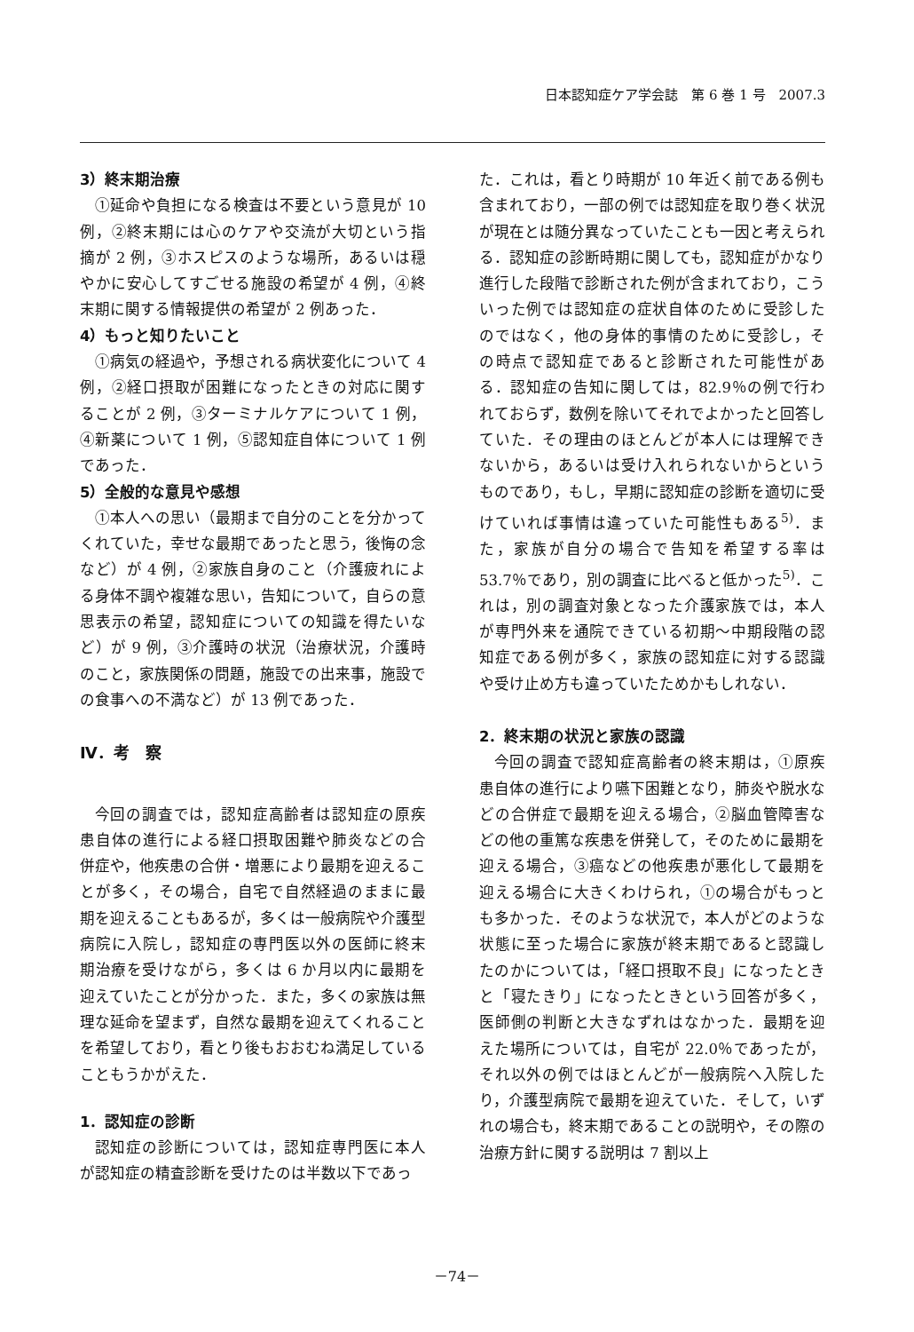日本認知症ケア学会誌　第 6 巻 1 号　2007.3
3）終末期治療
①延命や負担になる検査は不要という意見が 10 例，②終末期には心のケアや交流が大切という指摘が 2 例，③ホスピスのような場所，あるいは穏やかに安心してすごせる施設の希望が 4 例，④終末期に関する情報提供の希望が 2 例あった．
4）もっと知りたいこと
①病気の経過や，予想される病状変化について 4 例，②経口摂取が困難になったときの対応に関することが 2 例，③ターミナルケアについて 1 例，④新薬について 1 例，⑤認知症自体について 1 例であった．
5）全般的な意見や感想
①本人への思い（最期まで自分のことを分かってくれていた，幸せな最期であったと思う，後悔の念など）が 4 例，②家族自身のこと（介護疲れによる身体不調や複雑な思い，告知について，自らの意思表示の希望，認知症についての知識を得たいなど）が 9 例，③介護時の状況（治療状況，介護時のこと，家族関係の問題，施設での出来事，施設での食事への不満など）が 13 例であった．
Ⅳ．考　察
今回の調査では，認知症高齢者は認知症の原疾患自体の進行による経口摂取困難や肺炎などの合併症や，他疾患の合併・増悪により最期を迎えることが多く，その場合，自宅で自然経過のままに最期を迎えることもあるが，多くは一般病院や介護型病院に入院し，認知症の専門医以外の医師に終末期治療を受けながら，多くは 6 か月以内に最期を迎えていたことが分かった．また，多くの家族は無理な延命を望まず，自然な最期を迎えてくれることを希望しており，看とり後もおおむね満足していることもうかがえた．
1．認知症の診断
認知症の診断については，認知症専門医に本人が認知症の精査診断を受けたのは半数以下であっ
た．これは，看とり時期が 10 年近く前である例も含まれており，一部の例では認知症を取り巻く状況が現在とは随分異なっていたことも一因と考えられる．認知症の診断時期に関しても，認知症がかなり進行した段階で診断された例が含まれており，こういった例では認知症の症状自体のために受診したのではなく，他の身体的事情のために受診し，その時点で認知症であると診断された可能性がある．認知症の告知に関しては，82.9％の例で行われておらず，数例を除いてそれでよかったと回答していた．その理由のほとんどが本人には理解できないから，あるいは受け入れられないからというものであり，もし，早期に認知症の診断を適切に受けていれば事情は違っていた可能性もある<sup>5)</sup>．また，家族が自分の場合で告知を希望する率は 53.7％であり，別の調査に比べると低かった<sup>5)</sup>．これは，別の調査対象となった介護家族では，本人が専門外来を通院できている初期～中期段階の認知症である例が多く，家族の認知症に対する認識や受け止め方も違っていたためかもしれない．
2．終末期の状況と家族の認識
今回の調査で認知症高齢者の終末期は，①原疾患自体の進行により嚥下困難となり，肺炎や脱水などの合併症で最期を迎える場合，②脳血管障害などの他の重篤な疾患を併発して，そのために最期を迎える場合，③癌などの他疾患が悪化して最期を迎える場合に大きくわけられ，①の場合がもっとも多かった．そのような状況で，本人がどのような状態に至った場合に家族が終末期であると認識したのかについては，「経口摂取不良」になったときと「寝たきり」になったときという回答が多く，医師側の判断と大きなずれはなかった．最期を迎えた場所については，自宅が 22.0％であったが，それ以外の例ではほとんどが一般病院へ入院したり，介護型病院で最期を迎えていた．そして，いずれの場合も，終末期であることの説明や，その際の治療方針に関する説明は 7 割以上
－74－